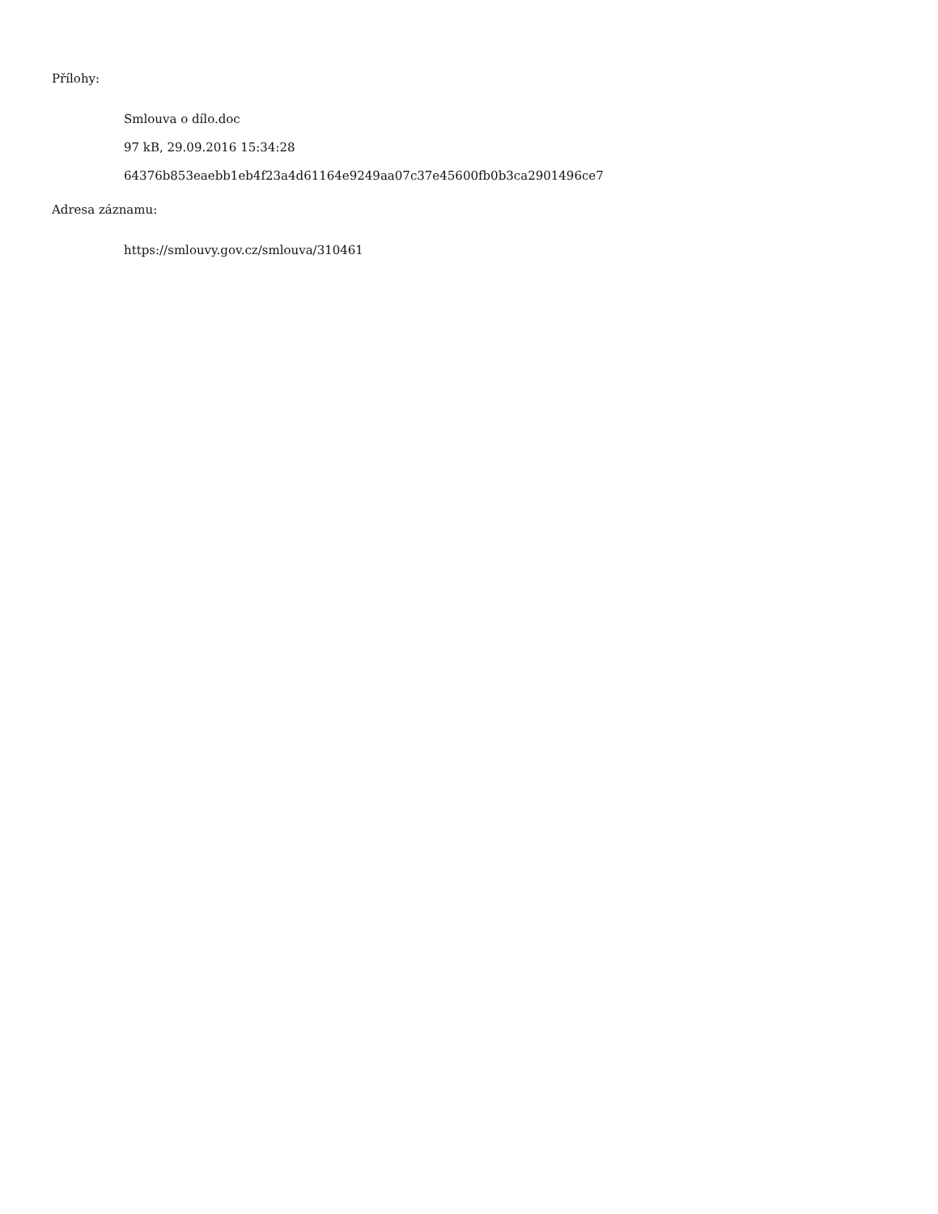Přílohy:
Smlouva o dílo.doc
97 kB, 29.09.2016 15:34:28
64376b853eaebb1eb4f23a4d61164e9249aa07c37e45600fb0b3ca2901496ce7
Adresa záznamu:
https://smlouvy.gov.cz/smlouva/310461